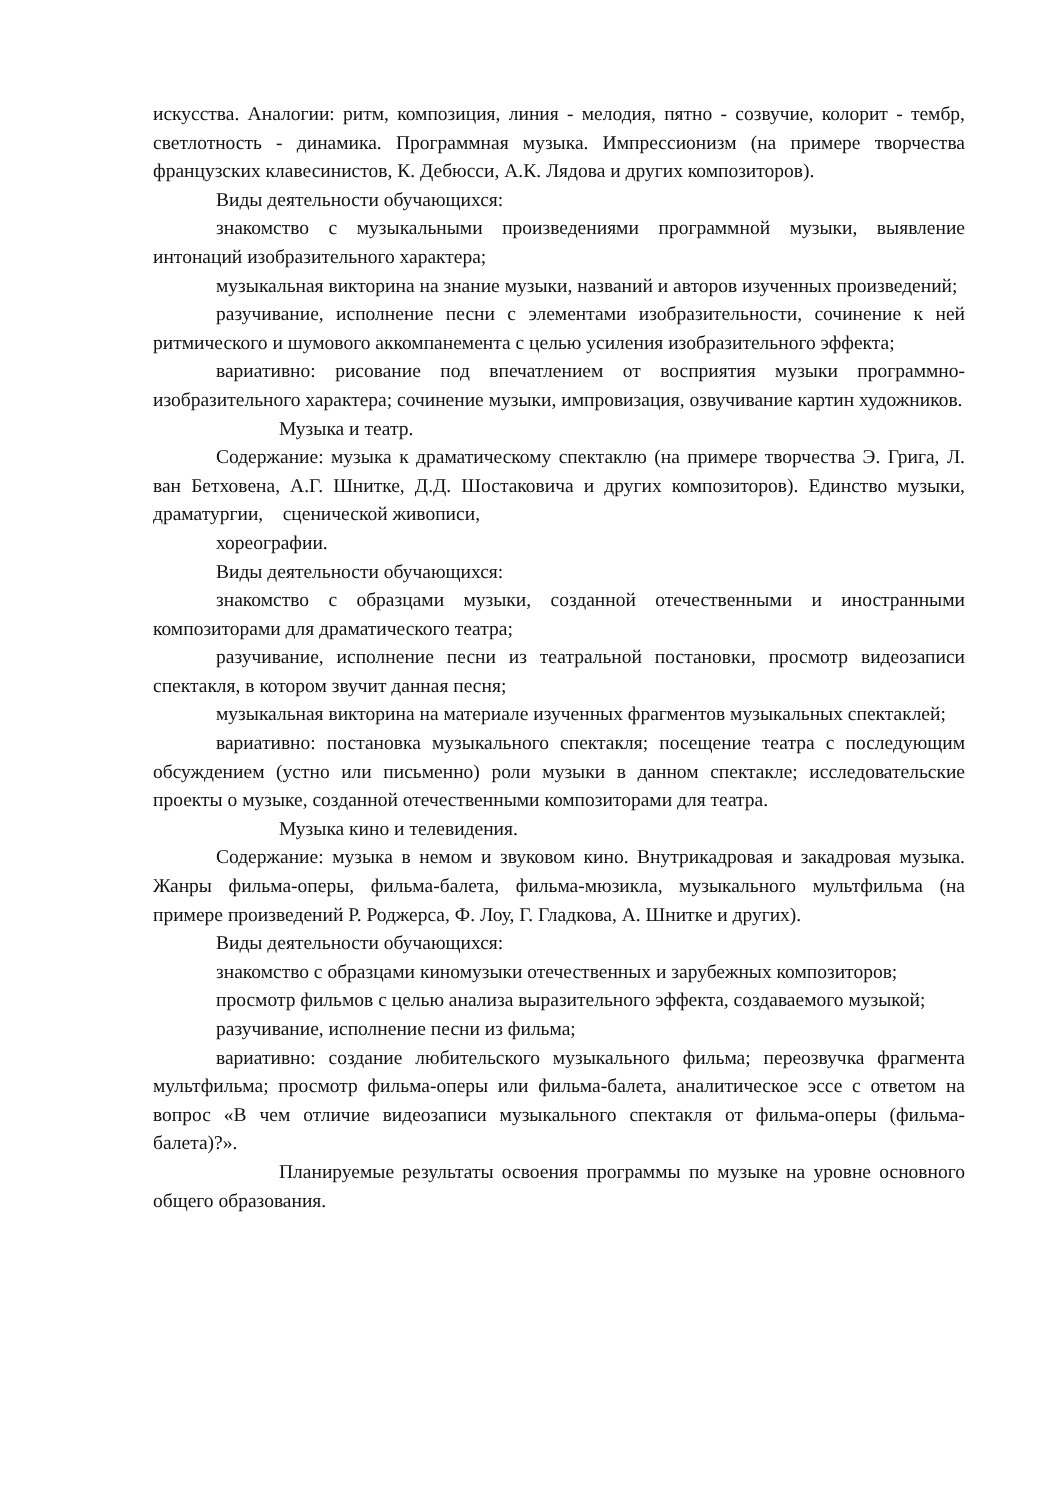искусства. Аналогии: ритм, композиция, линия - мелодия, пятно - созвучие, колорит - тембр, светлотность - динамика. Программная музыка. Импрессионизм (на примере творчества французских клавесинистов, К. Дебюсси, А.К. Лядова и других композиторов).
Виды деятельности обучающихся:
знакомство с музыкальными произведениями программной музыки, выявление интонаций изобразительного характера;
музыкальная викторина на знание музыки, названий и авторов изученных произведений;
разучивание, исполнение песни с элементами изобразительности, сочинение к ней ритмического и шумового аккомпанемента с целью усиления изобразительного эффекта;
вариативно: рисование под впечатлением от восприятия музыки программно-изобразительного характера; сочинение музыки, импровизация, озвучивание картин художников.
Музыка и театр.
Содержание: музыка к драматическому спектаклю (на примере творчества Э. Грига, Л. ван Бетховена, А.Г. Шнитке, Д.Д. Шостаковича и других композиторов). Единство музыки, драматургии, сценической живописи,
хореографии.
Виды деятельности обучающихся:
знакомство с образцами музыки, созданной отечественными и иностранными композиторами для драматического театра;
разучивание, исполнение песни из театральной постановки, просмотр видеозаписи спектакля, в котором звучит данная песня;
музыкальная викторина на материале изученных фрагментов музыкальных спектаклей;
вариативно: постановка музыкального спектакля; посещение театра с последующим обсуждением (устно или письменно) роли музыки в данном спектакле; исследовательские проекты о музыке, созданной отечественными композиторами для театра.
Музыка кино и телевидения.
Содержание: музыка в немом и звуковом кино. Внутрикадровая и закадровая музыка. Жанры фильма-оперы, фильма-балета, фильма-мюзикла, музыкального мультфильма (на примере произведений Р. Роджерса, Ф. Лоу, Г. Гладкова, А. Шнитке и других).
Виды деятельности обучающихся:
знакомство с образцами киномузыки отечественных и зарубежных композиторов;
просмотр фильмов с целью анализа выразительного эффекта, создаваемого музыкой;
разучивание, исполнение песни из фильма;
вариативно: создание любительского музыкального фильма; переозвучка фрагмента мультфильма; просмотр фильма-оперы или фильма-балета, аналитическое эссе с ответом на вопрос «В чем отличие видеозаписи музыкального спектакля от фильма-оперы (фильма-балета)?».
Планируемые результаты освоения программы по музыке на уровне основного общего образования.